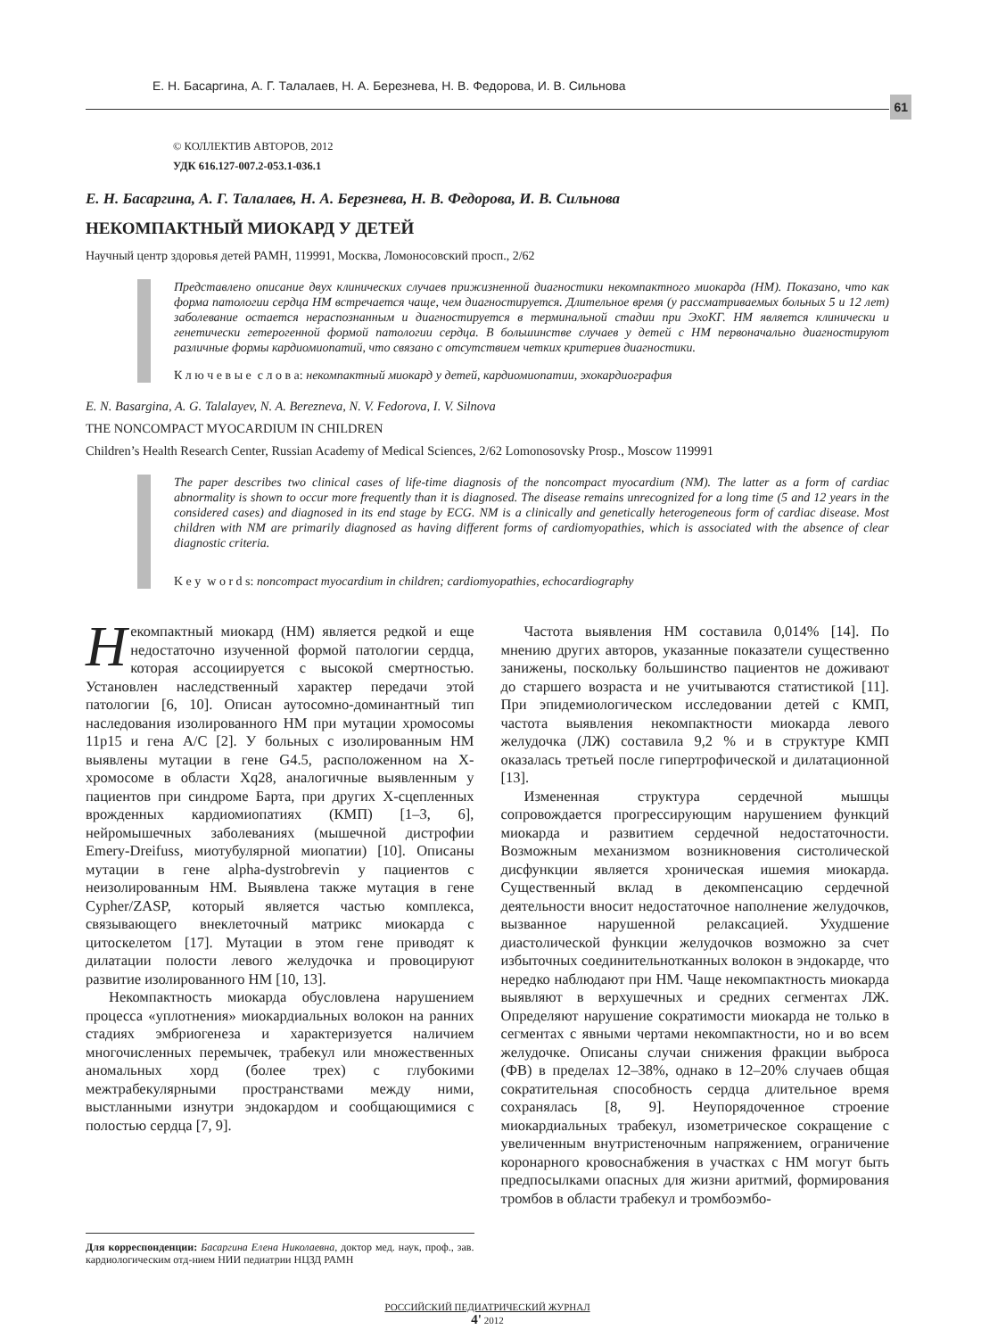Е. Н. Басаргина, А. Г. Талалаев, Н. А. Березнева, Н. В. Федорова, И. В. Сильнова
61
© КОЛЛЕКТИВ АВТОРОВ, 2012
УДК 616.127-007.2-053.1-036.1
Е. Н. Басаргина, А. Г. Талалаев, Н. А. Березнева, Н. В. Федорова, И. В. Сильнова
НЕКОМПАКТНЫЙ МИОКАРД У ДЕТЕЙ
Научный центр здоровья детей РАМН, 119991, Москва, Ломоносовский просп., 2/62
Представлено описание двух клинических случаев прижизненной диагностики некомпактного миокарда (НМ). Показано, что как форма патологии сердца НМ встречается чаще, чем диагностируется. Длительное время (у рассматриваемых больных 5 и 12 лет) заболевание остается нераспознанным и диагностируется в терминальной стадии при ЭхоКГ. НМ является клинически и генетически гетерогенной формой патологии сердца. В большинстве случаев у детей с НМ первоначально диагностируют различные формы кардиомиопатий, что связано с отсутствием четких критериев диагностики.
К л ю ч е в ы е с л о в а: некомпактный миокард у детей, кардиомиопатии, эхокардиография
E. N. Basargina, A. G. Talalayev, N. A. Berezneva, N. V. Fedorova, I. V. Silnova
THE NONCOMPACT MYOCARDIUM IN CHILDREN
Children’s Health Research Center, Russian Academy of Medical Sciences, 2/62 Lomonosovsky Prosp., Moscow 119991
The paper describes two clinical cases of life-time diagnosis of the noncompact myocardium (NM). The latter as a form of cardiac abnormality is shown to occur more frequently than it is diagnosed. The disease remains unrecognized for a long time (5 and 12 years in the considered cases) and diagnosed in its end stage by ECG. NM is a clinically and genetically heterogeneous form of cardiac disease. Most children with NM are primarily diagnosed as having different forms of cardiomyopathies, which is associated with the absence of clear diagnostic criteria.
K e y w o r d s: noncompact myocardium in children; cardiomyopathies, echocardiography
Некомпактный миокард (НМ) является редкой и еще недостаточно изученной формой патологии сердца, которая ассоциируется с высокой смертностью. Установлен наследственный характер передачи этой патологии [6, 10]. Описан аутосомно-доминантный тип наследования изолированного НМ при мутации хромосомы 11p15 и гена A/C [2]. У больных с изолированным НМ выявлены мутации в гене G4.5, расположенном на X-хромосоме в области Xq28, аналогичные выявленным у пациентов при синдроме Барта, при других X-сцепленных врожденных кардиомиопатиях (КМП) [1–3, 6], нейромышечных заболеваниях (мышечной дистрофии Emery-Dreifuss, миотубулярной миопатии) [10]. Описаны мутации в гене alpha-dystrobrevin у пациентов с неизолированным НМ. Выявлена также мутация в гене Cypher/ZASP, который является частью комплекса, связывающего внеклеточный матрикс миокарда с цитоскелетом [17]. Мутации в этом гене приводят к дилатации полости левого желудочка и провоцируют развитие изолированного НМ [10, 13].
Некомпактность миокарда обусловлена нарушением процесса «уплотнения» миокардиальных волокон на ранних стадиях эмбриогенеза и характеризуется наличием многочисленных перемычек, трабекул или множественных аномальных хорд (более трех) с глубокими межтрабекулярными пространствами между ними, выстланными изнутри эндокардом и сообщающимися с полостью сердца [7, 9].
Для корреспонденции: Басаргина Елена Николаевна, доктор мед. наук, проф., зав. кардиологическим отд-нием НИИ педиатрии НЦЗД РАМН
Частота выявления НМ составила 0,014% [14]. По мнению других авторов, указанные показатели существенно занижены, поскольку большинство пациентов не доживают до старшего возраста и не учитываются статистикой [11]. При эпидемиологическом исследовании детей с КМП, частота выявления некомпактности миокарда левого желудочка (ЛЖ) составила 9,2 % и в структуре КМП оказалась третьей после гипертрофической и дилатационной [13].
Измененная структура сердечной мышцы сопровождается прогрессирующим нарушением функций миокарда и развитием сердечной недостаточности. Возможным механизмом возникновения систолической дисфункции является хроническая ишемия миокарда. Существенный вклад в декомпенсацию сердечной деятельности вносит недостаточное наполнение желудочков, вызванное нарушенной релаксацией. Ухудшение диастолической функции желудочков возможно за счет избыточных соединительнотканных волокон в эндокарде, что нередко наблюдают при НМ. Чаще некомпактность миокарда выявляют в верхушечных и средних сегментах ЛЖ. Определяют нарушение сократимости миокарда не только в сегментах с явными чертами некомпактности, но и во всем желудочке. Описаны случаи снижения фракции выброса (ФВ) в пределах 12–38%, однако в 12–20% случаев общая сократительная способность сердца длительное время сохранялась [8, 9]. Неупорядоченное строение миокардиальных трабекул, изометрическое сокращение с увеличенным внутристеночным напряжением, ограничение коронарного кровоснабжения в участках с НМ могут быть предпосылками опасных для жизни аритмий, формирования тромбов в области трабекул и тромбоэмбо-
РОССИЙСКИЙ ПЕДИАТРИЧЕСКИЙ ЖУРНАЛ
4' 2012